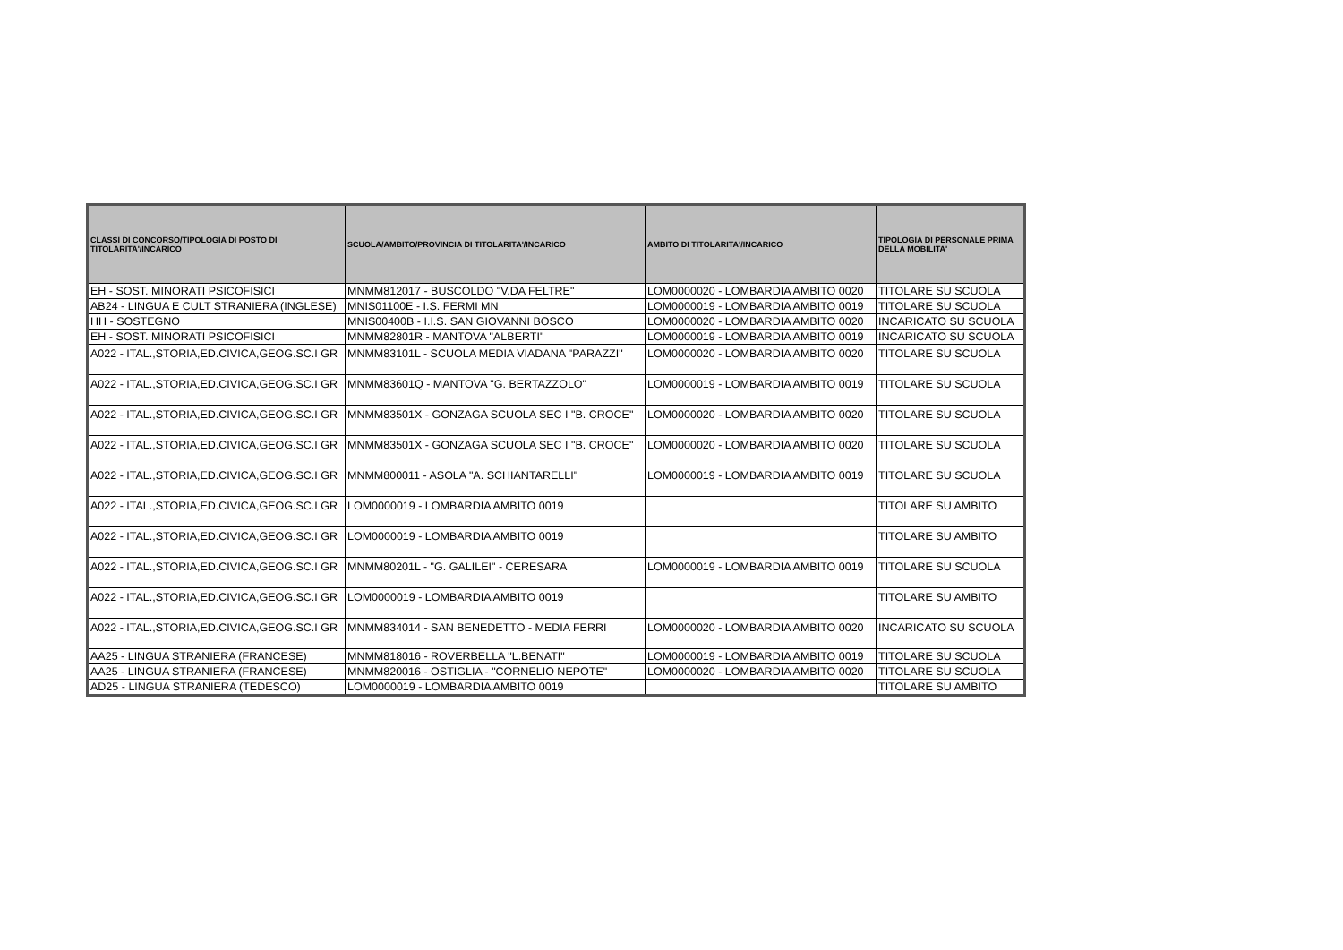| CLASSI DI CONCORSO/TIPOLOGIA DI POSTO DI TITOLARITA'/INCARICO | SCUOLA/AMBITO/PROVINCIA DI TITOLARITA'/INCARICO | AMBITO DI TITOLARITA'/INCARICO | TIPOLOGIA DI PERSONALE PRIMA DELLA MOBILITA' |
| --- | --- | --- | --- |
| EH - SOST. MINORATI PSICOFISICI | MNMM812017 - BUSCOLDO "V.DA FELTRE" | LOM0000020 - LOMBARDIA AMBITO 0020 | TITOLARE SU SCUOLA |
| AB24 - LINGUA E CULT STRANIERA (INGLESE) | MNIS01100E - I.S. FERMI MN | LOM0000019 - LOMBARDIA AMBITO 0019 | TITOLARE SU SCUOLA |
| HH - SOSTEGNO | MNIS00400B - I.I.S. SAN GIOVANNI BOSCO | LOM0000020 - LOMBARDIA AMBITO 0020 | INCARICATO SU SCUOLA |
| EH - SOST. MINORATI PSICOFISICI | MNMM82801R - MANTOVA "ALBERTI" | LOM0000019 - LOMBARDIA AMBITO 0019 | INCARICATO SU SCUOLA |
| A022 - ITAL.,STORIA,ED.CIVICA,GEOG.SC.I GR | MNMM83101L - SCUOLA MEDIA VIADANA "PARAZZI" | LOM0000020 - LOMBARDIA AMBITO 0020 | TITOLARE SU SCUOLA |
| A022 - ITAL.,STORIA,ED.CIVICA,GEOG.SC.I GR | MNMM83601Q - MANTOVA "G. BERTAZZOLO" | LOM0000019 - LOMBARDIA AMBITO 0019 | TITOLARE SU SCUOLA |
| A022 - ITAL.,STORIA,ED.CIVICA,GEOG.SC.I GR | MNMM83501X - GONZAGA SCUOLA SEC I "B. CROCE" | LOM0000020 - LOMBARDIA AMBITO 0020 | TITOLARE SU SCUOLA |
| A022 - ITAL.,STORIA,ED.CIVICA,GEOG.SC.I GR | MNMM83501X - GONZAGA SCUOLA SEC I "B. CROCE" | LOM0000020 - LOMBARDIA AMBITO 0020 | TITOLARE SU SCUOLA |
| A022 - ITAL.,STORIA,ED.CIVICA,GEOG.SC.I GR | MNMM800011 - ASOLA "A. SCHIANTARELLI" | LOM0000019 - LOMBARDIA AMBITO 0019 | TITOLARE SU SCUOLA |
| A022 - ITAL.,STORIA,ED.CIVICA,GEOG.SC.I GR | LOM0000019 - LOMBARDIA AMBITO 0019 | | TITOLARE SU AMBITO |
| A022 - ITAL.,STORIA,ED.CIVICA,GEOG.SC.I GR | LOM0000019 - LOMBARDIA AMBITO 0019 | | TITOLARE SU AMBITO |
| A022 - ITAL.,STORIA,ED.CIVICA,GEOG.SC.I GR | MNMM80201L - "G. GALILEI" - CERESARA | LOM0000019 - LOMBARDIA AMBITO 0019 | TITOLARE SU SCUOLA |
| A022 - ITAL.,STORIA,ED.CIVICA,GEOG.SC.I GR | LOM0000019 - LOMBARDIA AMBITO 0019 | | TITOLARE SU AMBITO |
| A022 - ITAL.,STORIA,ED.CIVICA,GEOG.SC.I GR | MNMM834014 - SAN BENEDETTO - MEDIA FERRI | LOM0000020 - LOMBARDIA AMBITO 0020 | INCARICATO SU SCUOLA |
| AA25 - LINGUA STRANIERA (FRANCESE) | MNMM818016 - ROVERBELLA "L.BENATI" | LOM0000019 - LOMBARDIA AMBITO 0019 | TITOLARE SU SCUOLA |
| AA25 - LINGUA STRANIERA (FRANCESE) | MNMM820016 - OSTIGLIA - "CORNELIO NEPOTE" | LOM0000020 - LOMBARDIA AMBITO 0020 | TITOLARE SU SCUOLA |
| AD25 - LINGUA STRANIERA (TEDESCO) | LOM0000019 - LOMBARDIA AMBITO 0019 | | TITOLARE SU AMBITO |